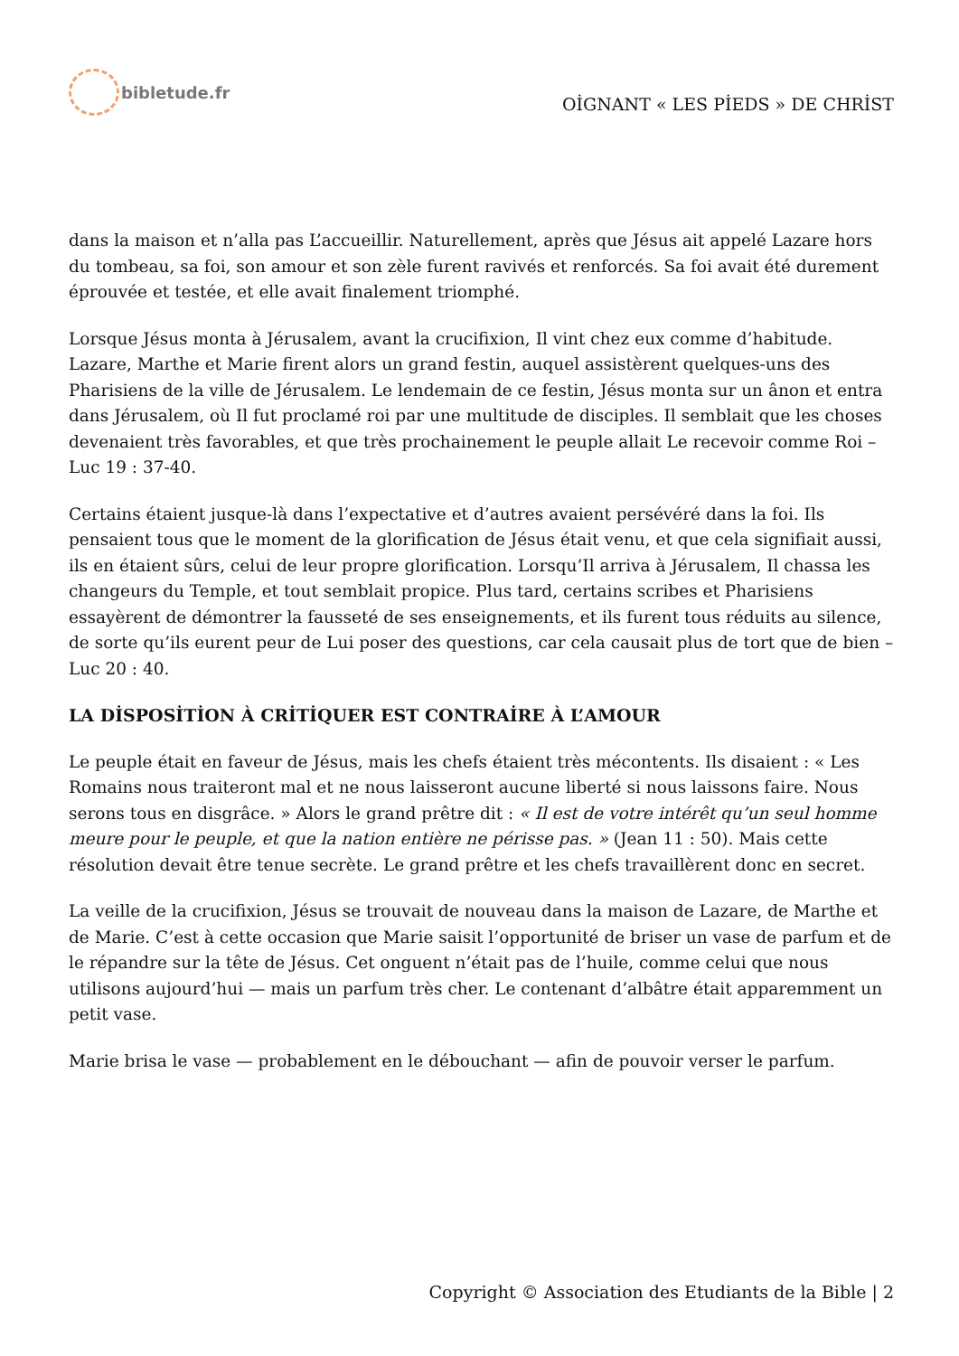bibletude.fr
OİGNANT « LES PİEDS » DE CHRİST
dans la maison et n’alla pas L’accueillir. Naturellement, après que Jésus ait appelé Lazare hors du tombeau, sa foi, son amour et son zèle furent ravivés et renforcés. Sa foi avait été durement éprouvée et testée, et elle avait finalement triomphé.
Lorsque Jésus monta à Jérusalem, avant la crucifixion, Il vint chez eux comme d’habitude. Lazare, Marthe et Marie firent alors un grand festin, auquel assistèrent quelques-uns des Pharisiens de la ville de Jérusalem. Le lendemain de ce festin, Jésus monta sur un ânon et entra dans Jérusalem, où Il fut proclamé roi par une multitude de disciples. Il semblait que les choses devenaient très favorables, et que très prochainement le peuple allait Le recevoir comme Roi – Luc 19 : 37-40.
Certains étaient jusque-là dans l’expectative et d’autres avaient persévéré dans la foi. Ils pensaient tous que le moment de la glorification de Jésus était venu, et que cela signifiait aussi, ils en étaient sûrs, celui de leur propre glorification. Lorsqu’Il arriva à Jérusalem, Il chassa les changeurs du Temple, et tout semblait propice. Plus tard, certains scribes et Pharisiens essayèrent de démontrer la fausseté de ses enseignements, et ils furent tous réduits au silence, de sorte qu’ils eurent peur de Lui poser des questions, car cela causait plus de tort que de bien – Luc 20 : 40.
LA DİSPOSİTİON À CRİTİQUER EST CONTRAİRE À L’AMOUR
Le peuple était en faveur de Jésus, mais les chefs étaient très mécontents. Ils disaient : « Les Romains nous traiteront mal et ne nous laisseront aucune liberté si nous laissons faire. Nous serons tous en disgrâce. » Alors le grand prêtre dit : « Il est de votre intérêt qu’un seul homme meure pour le peuple, et que la nation entière ne périsse pas. » (Jean 11 : 50). Mais cette résolution devait être tenue secrète. Le grand prêtre et les chefs travaillèrent donc en secret.
La veille de la crucifixion, Jésus se trouvait de nouveau dans la maison de Lazare, de Marthe et de Marie. C’est à cette occasion que Marie saisit l’opportunité de briser un vase de parfum et de le répandre sur la tête de Jésus. Cet onguent n’était pas de l’huile, comme celui que nous utilisons aujourd’hui — mais un parfum très cher. Le contenant d’albâtre était apparemment un petit vase.
Marie brisa le vase — probablement en le débouchant — afin de pouvoir verser le parfum.
Copyright © Association des Etudiants de la Bible | 2